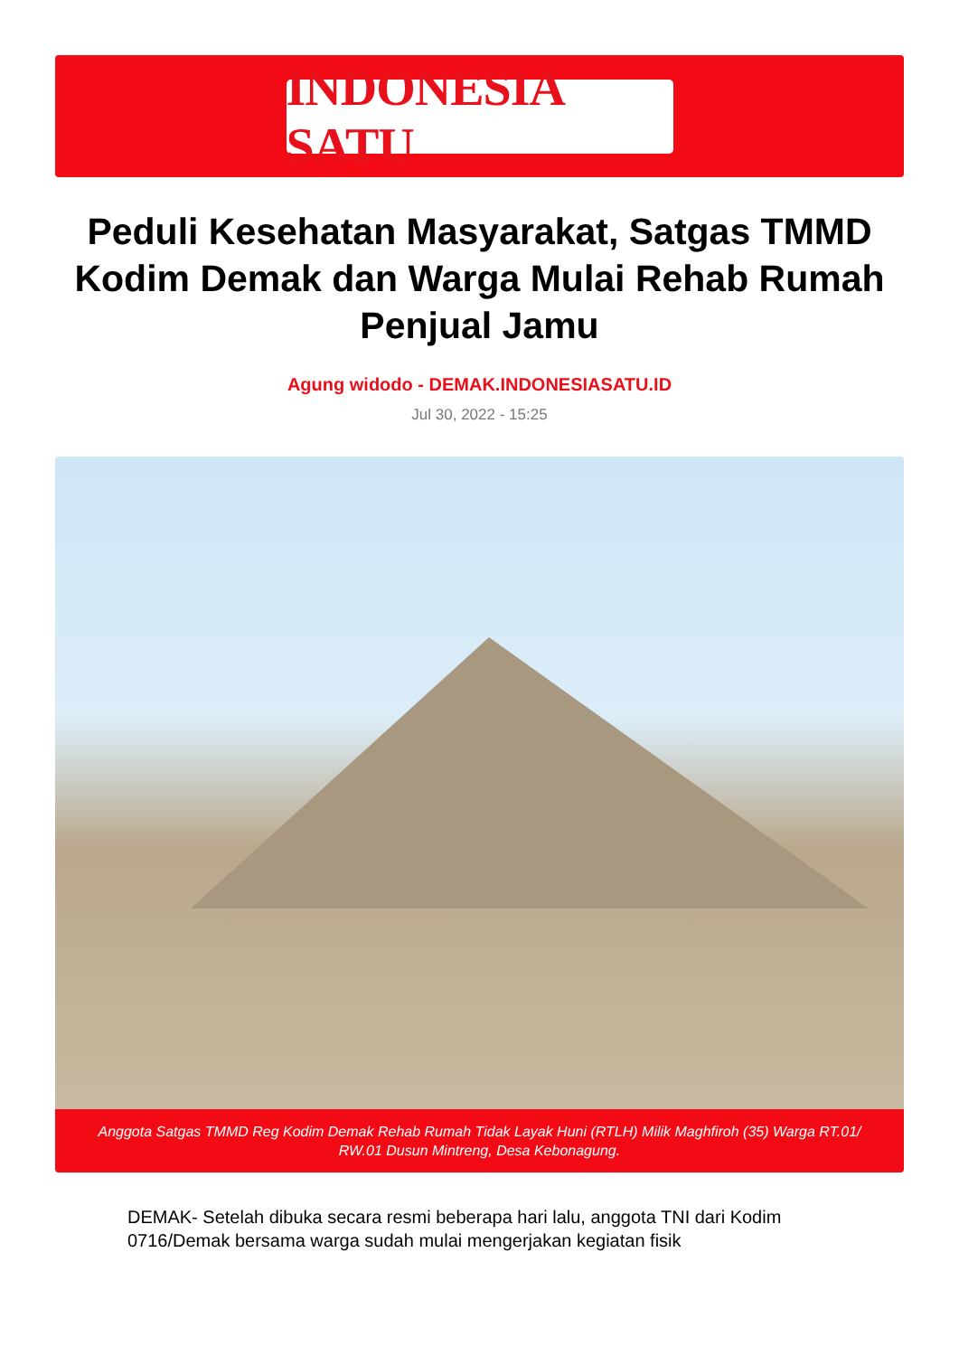INDONESIA SATU
Peduli Kesehatan Masyarakat, Satgas TMMD Kodim Demak dan Warga Mulai Rehab Rumah Penjual Jamu
Agung widodo - DEMAK.INDONESIASATU.ID
Jul 30, 2022 - 15:25
Anggota Satgas TMMD Reg Kodim Demak Rehab Rumah Tidak Layak Huni (RTLH) Milik Maghfiroh (35) Warga RT.01/ RW.01 Dusun Mintreng, Desa Kebonagung.
DEMAK- Setelah dibuka secara resmi beberapa hari lalu, anggota TNI dari Kodim 0716/Demak bersama warga sudah mulai mengerjakan kegiatan fisik